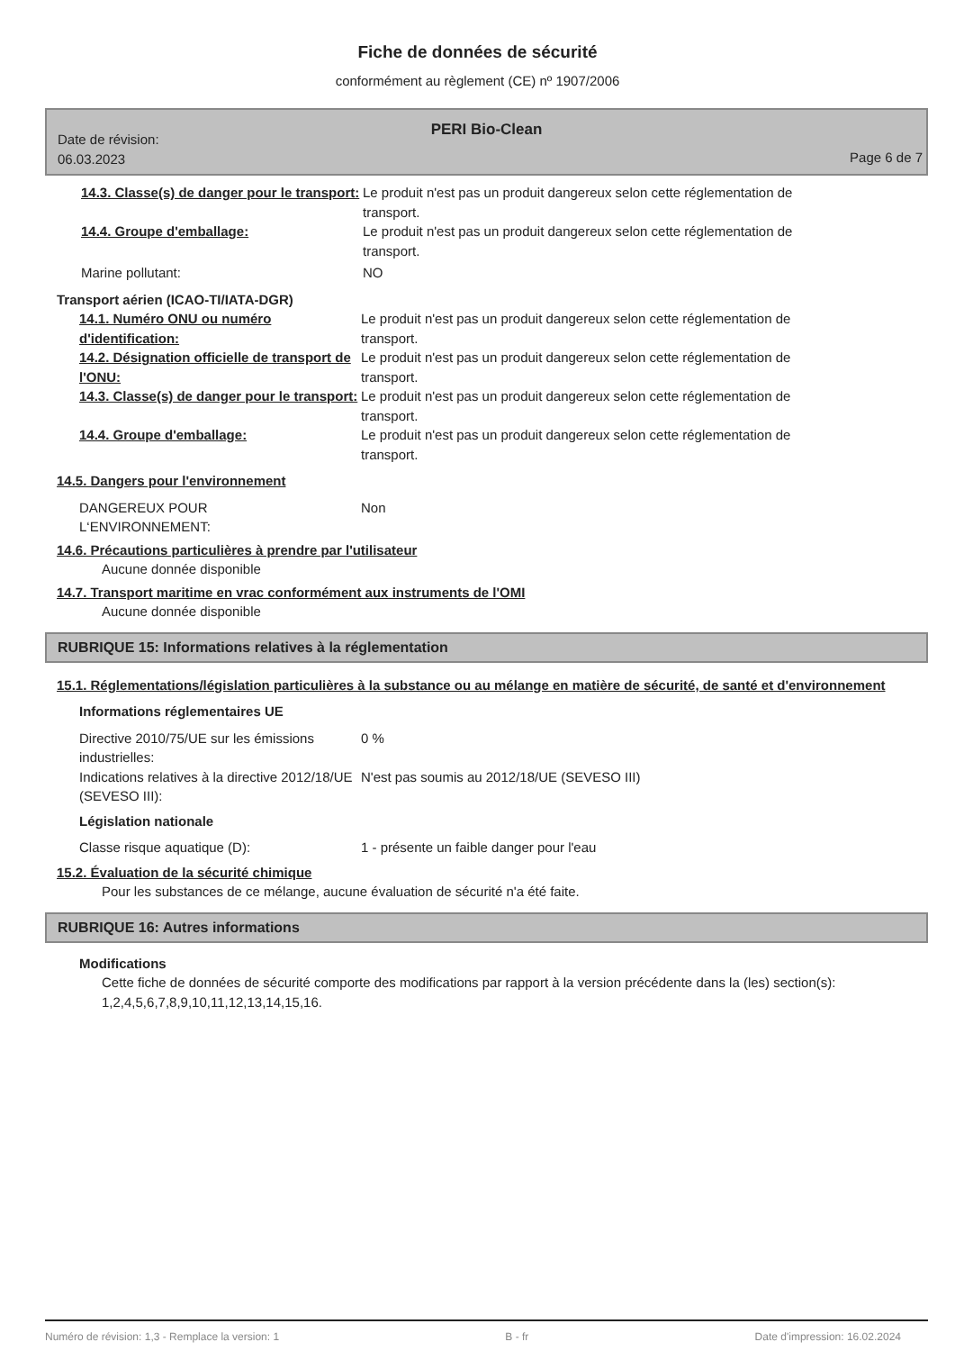Fiche de données de sécurité
conformément au règlement (CE) nº 1907/2006
Date de révision:
06.03.2023
PERI Bio-Clean
Page 6 de 7
14.3. Classe(s) de danger pour le transport:
Le produit n'est pas un produit dangereux selon cette réglementation de transport.
14.4. Groupe d'emballage: Le produit n'est pas un produit dangereux selon cette réglementation de transport.
Marine pollutant: NO
Transport aérien (ICAO-TI/IATA-DGR)
14.1. Numéro ONU ou numéro d'identification:
Le produit n'est pas un produit dangereux selon cette réglementation de transport.
14.2. Désignation officielle de transport de l'ONU:
Le produit n'est pas un produit dangereux selon cette réglementation de transport.
14.3. Classe(s) de danger pour le transport:
Le produit n'est pas un produit dangereux selon cette réglementation de transport.
14.4. Groupe d'emballage: Le produit n'est pas un produit dangereux selon cette réglementation de transport.
14.5. Dangers pour l'environnement
DANGEREUX POUR
L‘ENVIRONNEMENT:
Non
14.6. Précautions particulières à prendre par l'utilisateur
Aucune donnée disponible
14.7. Transport maritime en vrac conformément aux instruments de l'OMI
Aucune donnée disponible
RUBRIQUE 15: Informations relatives à la réglementation
15.1. Réglementations/législation particulières à la substance ou au mélange en matière de sécurité, de santé et d'environnement
Informations réglementaires UE
Directive 2010/75/UE sur les émissions industrielles:
0 %
Indications relatives à la directive 2012/18/UE (SEVESO III):
N'est pas soumis au 2012/18/UE (SEVESO III)
Législation nationale
Classe risque aquatique (D): 1 - présente un faible danger pour l'eau
15.2. Évaluation de la sécurité chimique
Pour les substances de ce mélange, aucune évaluation de sécurité n'a été faite.
RUBRIQUE 16: Autres informations
Modifications
Cette fiche de données de sécurité comporte des modifications par rapport à la version précédente dans la (les) section(s): 1,2,4,5,6,7,8,9,10,11,12,13,14,15,16.
Numéro de révision: 1,3 - Remplace la version: 1 B - fr Date d'impression: 16.02.2024